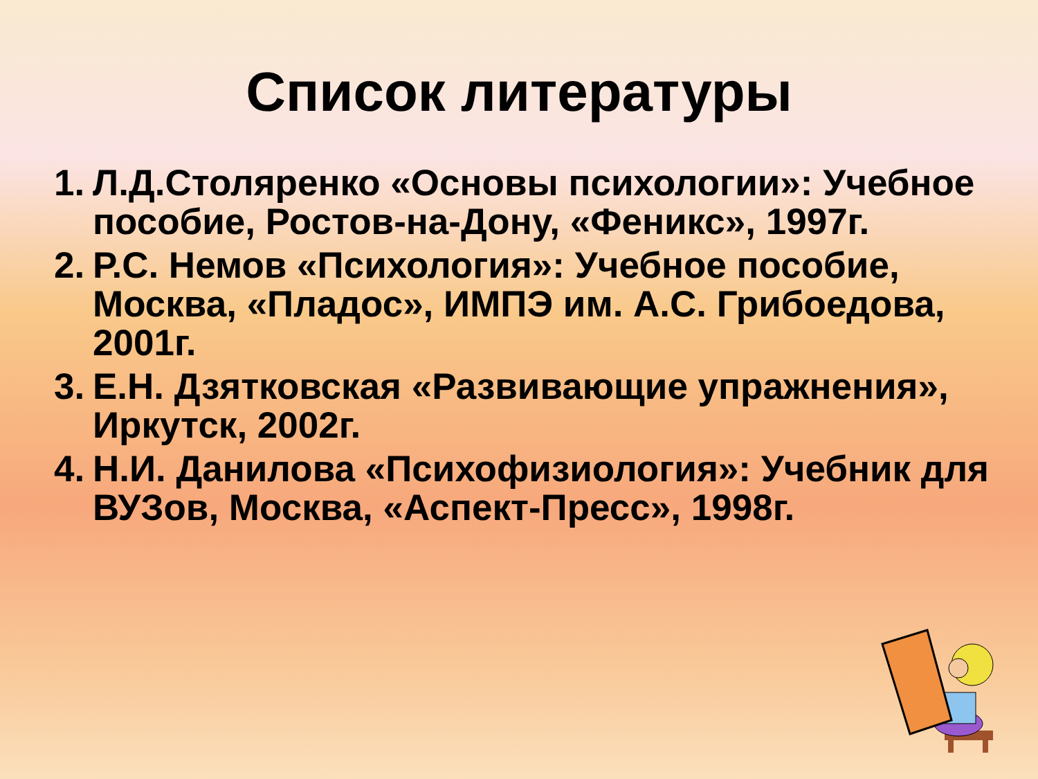Список литературы
1. Л.Д.Столяренко «Основы психологии»: Учебное пособие, Ростов-на-Дону, «Феникс», 1997г.
2. Р.С. Немов «Психология»: Учебное пособие, Москва, «Пладос», ИМПЭ им. А.С. Грибоедова, 2001г.
3. Е.Н. Дзятковская «Развивающие упражнения», Иркутск, 2002г.
4. Н.И. Данилова «Психофизиология»: Учебник для ВУЗов, Москва, «Аспект-Пресс», 1998г.